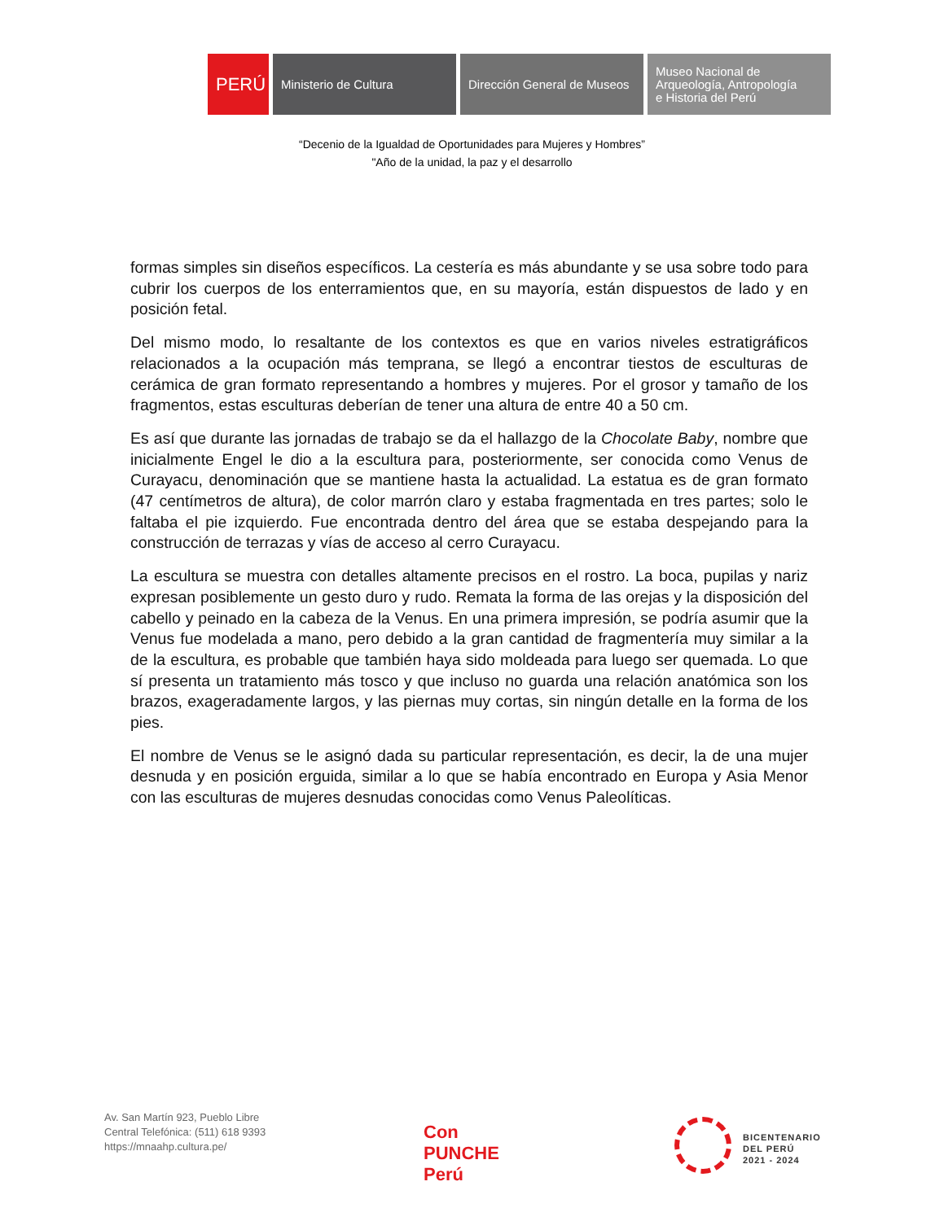PERÚ Ministerio de Cultura Dirección General de Museos
Museo Nacional de
Arqueología, Antropología
e Historia del Perú
“Decenio de la Igualdad de Oportunidades para Mujeres y Hombres”
"Año de la unidad, la paz y el desarrollo
formas simples sin diseños específicos. La cestería es más abundante y se usa sobre todo para cubrir los cuerpos de los enterramientos que, en su mayoría, están dispuestos de lado y en posición fetal.
Del mismo modo, lo resaltante de los contextos es que en varios niveles estratigráficos relacionados a la ocupación más temprana, se llegó a encontrar tiestos de esculturas de cerámica de gran formato representando a hombres y mujeres. Por el grosor y tamaño de los fragmentos, estas esculturas deberían de tener una altura de entre 40 a 50 cm.
Es así que durante las jornadas de trabajo se da el hallazgo de la Chocolate Baby, nombre que inicialmente Engel le dio a la escultura para, posteriormente, ser conocida como Venus de Curayacu, denominación que se mantiene hasta la actualidad. La estatua es de gran formato (47 centímetros de altura), de color marrón claro y estaba fragmentada en tres partes; solo le faltaba el pie izquierdo. Fue encontrada dentro del área que se estaba despejando para la construcción de terrazas y vías de acceso al cerro Curayacu.
La escultura se muestra con detalles altamente precisos en el rostro. La boca, pupilas y nariz expresan posiblemente un gesto duro y rudo. Remata la forma de las orejas y la disposición del cabello y peinado en la cabeza de la Venus. En una primera impresión, se podría asumir que la Venus fue modelada a mano, pero debido a la gran cantidad de fragmentería muy similar a la de la escultura, es probable que también haya sido moldeada para luego ser quemada. Lo que sí presenta un tratamiento más tosco y que incluso no guarda una relación anatómica son los brazos, exageradamente largos, y las piernas muy cortas, sin ningún detalle en la forma de los pies.
El nombre de Venus se le asignó dada su particular representación, es decir, la de una mujer desnuda y en posición erguida, similar a lo que se había encontrado en Europa y Asia Menor con las esculturas de mujeres desnudas conocidas como Venus Paleolíticas.
Av. San Martín 923, Pueblo Libre
Central Telefónica: (511) 618 9393
https://mnaahp.cultura.pe/
Con
PUNCHE
Perú
BICENTENARIO
DEL PERÚ
2021 - 2024